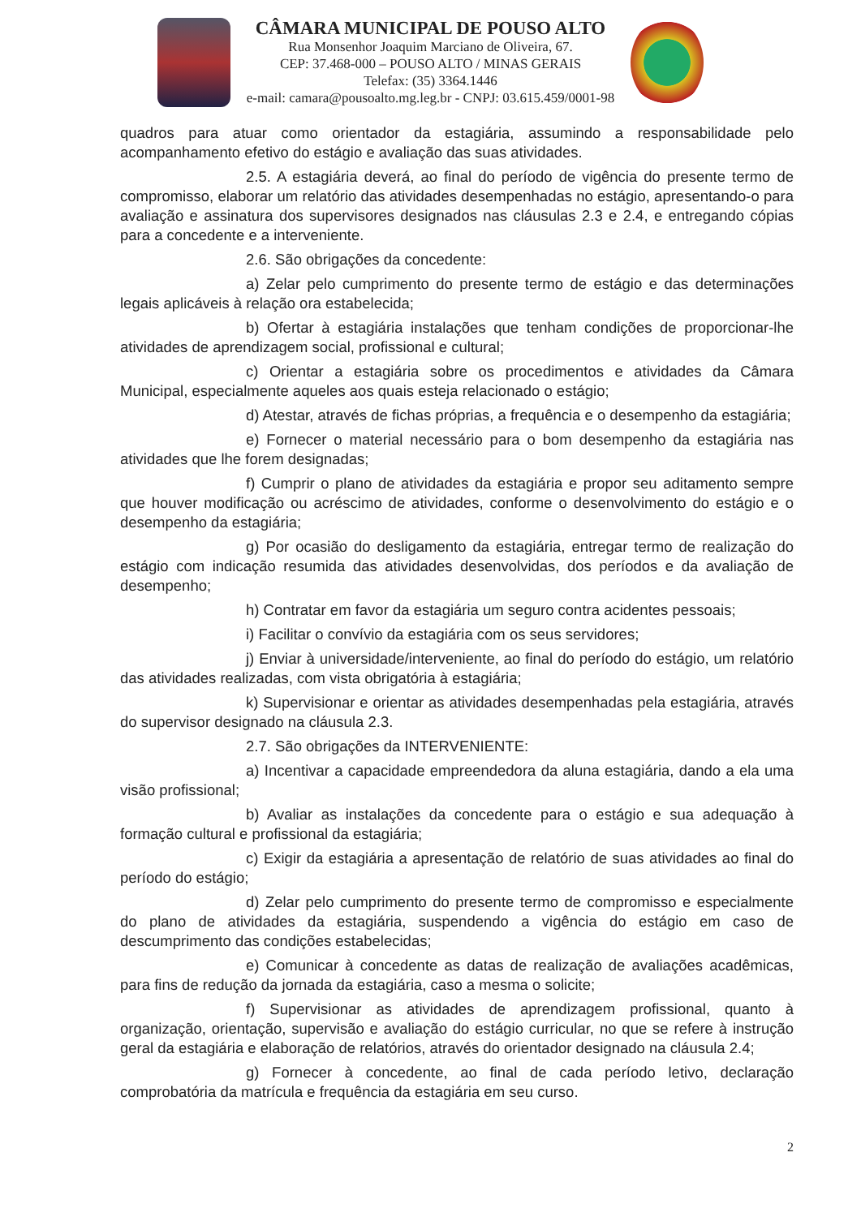CÂMARA MUNICIPAL DE POUSO ALTO
Rua Monsenhor Joaquim Marciano de Oliveira, 67.
CEP: 37.468-000 – POUSO ALTO / MINAS GERAIS
Telefax: (35) 3364.1446
e-mail: camara@pousoalto.mg.leg.br - CNPJ: 03.615.459/0001-98
quadros para atuar como orientador da estagiária, assumindo a responsabilidade pelo acompanhamento efetivo do estágio e avaliação das suas atividades.
2.5. A estagiária deverá, ao final do período de vigência do presente termo de compromisso, elaborar um relatório das atividades desempenhadas no estágio, apresentando-o para avaliação e assinatura dos supervisores designados nas cláusulas 2.3 e 2.4, e entregando cópias para a concedente e a interveniente.
2.6. São obrigações da concedente:
a) Zelar pelo cumprimento do presente termo de estágio e das determinações legais aplicáveis à relação ora estabelecida;
b) Ofertar à estagiária instalações que tenham condições de proporcionar-lhe atividades de aprendizagem social, profissional e cultural;
c) Orientar a estagiária sobre os procedimentos e atividades da Câmara Municipal, especialmente aqueles aos quais esteja relacionado o estágio;
d) Atestar, através de fichas próprias, a frequência e o desempenho da estagiária;
e) Fornecer o material necessário para o bom desempenho da estagiária nas atividades que lhe forem designadas;
f) Cumprir o plano de atividades da estagiária e propor seu aditamento sempre que houver modificação ou acréscimo de atividades, conforme o desenvolvimento do estágio e o desempenho da estagiária;
g) Por ocasião do desligamento da estagiária, entregar termo de realização do estágio com indicação resumida das atividades desenvolvidas, dos períodos e da avaliação de desempenho;
h) Contratar em favor da estagiária um seguro contra acidentes pessoais;
i) Facilitar o convívio da estagiária com os seus servidores;
j) Enviar à universidade/interveniente, ao final do período do estágio, um relatório das atividades realizadas, com vista obrigatória à estagiária;
k) Supervisionar e orientar as atividades desempenhadas pela estagiária, através do supervisor designado na cláusula 2.3.
2.7. São obrigações da INTERVENIENTE:
a) Incentivar a capacidade empreendedora da aluna estagiária, dando a ela uma visão profissional;
b) Avaliar as instalações da concedente para o estágio e sua adequação à formação cultural e profissional da estagiária;
c) Exigir da estagiária a apresentação de relatório de suas atividades ao final do período do estágio;
d) Zelar pelo cumprimento do presente termo de compromisso e especialmente do plano de atividades da estagiária, suspendendo a vigência do estágio em caso de descumprimento das condições estabelecidas;
e) Comunicar à concedente as datas de realização de avaliações acadêmicas, para fins de redução da jornada da estagiária, caso a mesma o solicite;
f) Supervisionar as atividades de aprendizagem profissional, quanto à organização, orientação, supervisão e avaliação do estágio curricular, no que se refere à instrução geral da estagiária e elaboração de relatórios, através do orientador designado na cláusula 2.4;
g) Fornecer à concedente, ao final de cada período letivo, declaração comprobatória da matrícula e frequência da estagiária em seu curso.
2